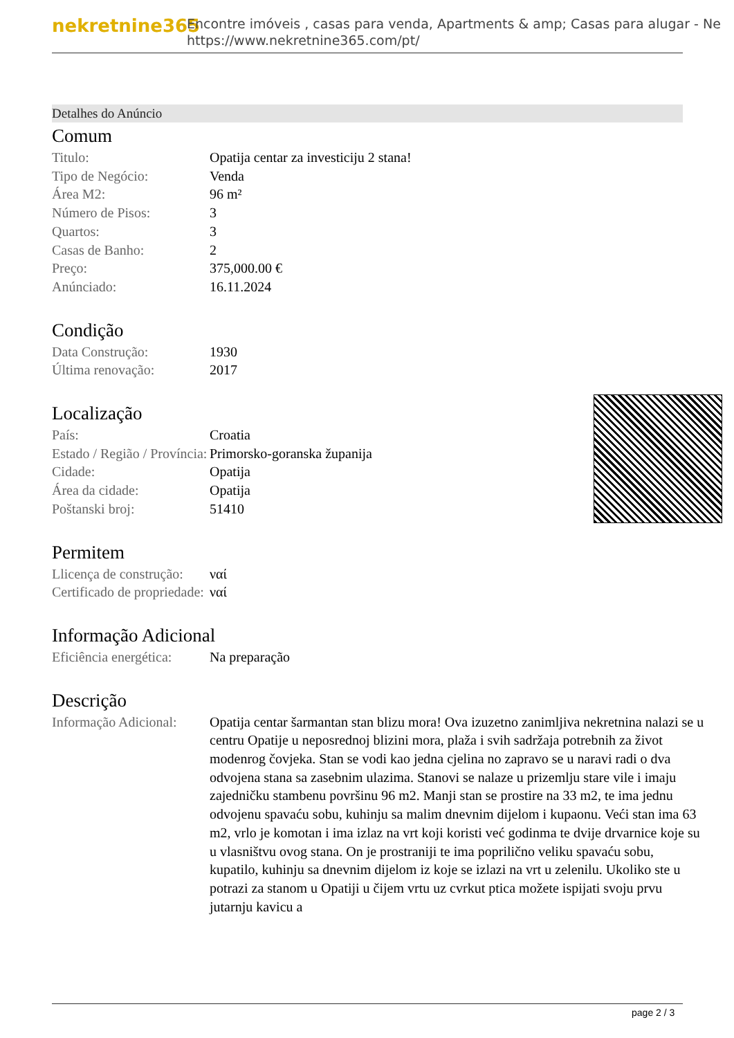nekretnine365
Encontre imóveis , casas para venda, Apartments & amp; Casas para alugar - Ne
https://www.nekretnine365.com/pt/
Detalhes do Anúncio
Comum
| Titulo: | Opatija centar za investiciju 2 stana! |
| Tipo de Negócio: | Venda |
| Área M2: | 96 m² |
| Número de Pisos: | 3 |
| Quartos: | 3 |
| Casas de Banho: | 2 |
| Preço: | 375,000.00 € |
| Anúnciado: | 16.11.2024 |
Condição
| Data Construção: | 1930 |
| Última renovação: | 2017 |
Localização
| País: | Croatia |
| Estado / Região / Província: | Primorsko-goranska županija |
| Cidade: | Opatija |
| Área da cidade: | Opatija |
| Poštanski broj: | 51410 |
Permitem
| Llicença de construção: | ναί |
| Certificado de propriedade: | ναί |
Informação Adicional
| Eficiência energética: | Na preparação |
Descrição
| Informação Adicional: | Opatija centar šarmantan stan blizu mora! Ova izuzetno zanimljiva nekretnina nalazi se u centru Opatije u neposrednoj blizini mora, plaža i svih sadržaja potrebnih za život modenrog čovjeka. Stan se vodi kao jedna cjelina no zapravo se u naravi radi o dva odvojena stana sa zasebnim ulazima. Stanovi se nalaze u prizemlju stare vile i imaju zajedničku stambenu površinu 96 m2. Manji stan se prostire na 33 m2, te ima jednu odvojenu spavaću sobu, kuhinju sa malim dnevnim dijelom i kupaonu. Veći stan ima 63 m2, vrlo je komotan i ima izlaz na vrt koji koristi već godinma te dvije drvarnice koje su u vlasništvu ovog stana. On je prostraniji te ima poprilično veliku spavaću sobu, kupatilo, kuhinju sa dnevnim dijelom iz koje se izlazi na vrt u zelenilu. Ukoliko ste u potrazi za stanom u Opatiji u čijem vrtu uz cvrkut ptica možete ispijati svoju prvu jutarnju kavicu a |
page 2 / 3